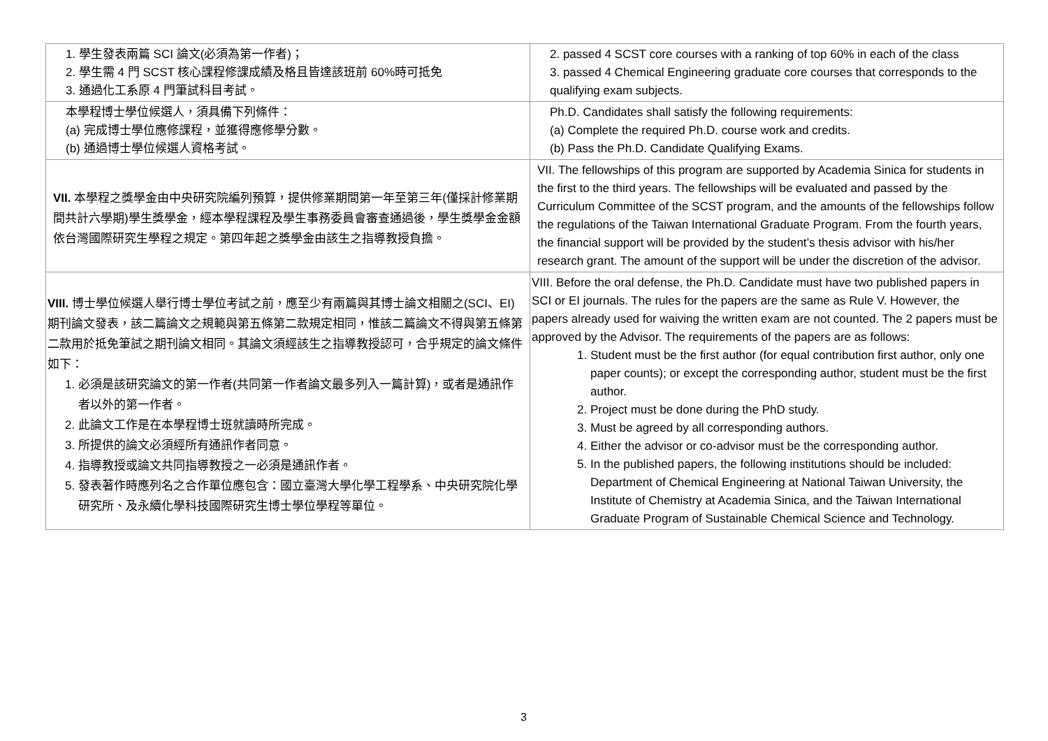| 1. 學生發表兩篇 SCI 論文(必須為第一作者)； 2. 學生需 4 門 SCST 核心課程修課成績及格且皆達該班前 60%時可抵免 3. 通過化工系原 4 門筆試科目考試。 | 2. passed 4 SCST core courses with a ranking of top 60% in each of the class 3. passed 4 Chemical Engineering graduate core courses that corresponds to the qualifying exam subjects. |
| 本學程博士學位候選人，須具備下列條件： (a) 完成博士學位應修課程，並獲得應修學分數。 (b) 通過博士學位候選人資格考試。 | Ph.D. Candidates shall satisfy the following requirements: (a) Complete the required Ph.D. course work and credits. (b) Pass the Ph.D. Candidate Qualifying Exams. |
| VII. 本學程之獎學金由中央研究院編列預算，提供修業期間第一年至第三年(僅採計修業期間共計六學期)學生獎學金，經本學程課程及學生事務委員會審查通過後，學生獎學金金額依台灣國際研究生學程之規定。第四年起之獎學金由該生之指導教授負擔。 | VII. The fellowships of this program are supported by Academia Sinica for students in the first to the third years. The fellowships will be evaluated and passed by the Curriculum Committee of the SCST program, and the amounts of the fellowships follow the regulations of the Taiwan International Graduate Program. From the fourth years, the financial support will be provided by the student’s thesis advisor with his/her research grant. The amount of the support will be under the discretion of the advisor. |
| VIII. 博士學位候選人舉行博士學位考試之前，應至少有兩篇與其博士論文相關之(SCI、EI)期刊論文發表，該二篇論文之規範與第五條第二款規定相同，惟該二篇論文不得與第五條第二款用於抵免筆試之期刊論文相同。其論文須經該生之指導教授認可，合乎規定的論文條件如下： 1. 必須是該研究論文的第一作者(共同第一作者論文最多列入一篇計算)，或者是通訊作者以外的第一作者。 2. 此論文工作是在本學程博士班就讀時所完成。 3. 所提供的論文必須經所有通訊作者同意。 4. 指導教授或論文共同指導教授之一必須是通訊作者。 5. 發表著作時應列名之合作單位應包含：國立臺灣大學化學工程學系、中央研究院化學研究所、及永續化學科技國際研究生博士學位學程等單位。 | VIII. Before the oral defense, the Ph.D. Candidate must have two published papers in SCI or EI journals. The rules for the papers are the same as Rule V. However, the papers already used for waiving the written exam are not counted. The 2 papers must be approved by the Advisor. The requirements of the papers are as follows: 1. Student must be the first author (for equal contribution first author, only one paper counts); or except the corresponding author, student must be the first author. 2. Project must be done during the PhD study. 3. Must be agreed by all corresponding authors. 4. Either the advisor or co-advisor must be the corresponding author. 5. In the published papers, the following institutions should be included: Department of Chemical Engineering at National Taiwan University, the Institute of Chemistry at Academia Sinica, and the Taiwan International Graduate Program of Sustainable Chemical Science and Technology. |
3